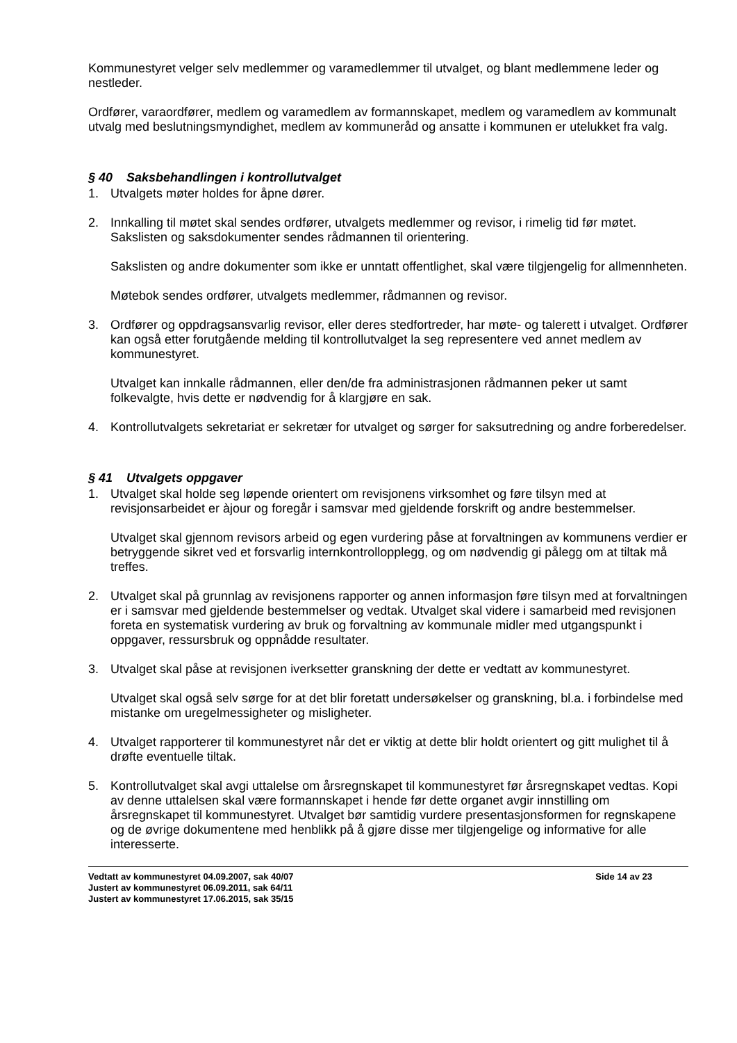Kommunestyret velger selv medlemmer og varamedlemmer til utvalget, og blant medlemmene leder og nestleder.
Ordfører, varaordfører, medlem og varamedlem av formannskapet, medlem og varamedlem av kommunalt utvalg med beslutningsmyndighet, medlem av kommuneråd og ansatte i kommunen er utelukket fra valg.
§ 40 Saksbehandlingen i kontrollutvalget
1. Utvalgets møter holdes for åpne dører.
2. Innkalling til møtet skal sendes ordfører, utvalgets medlemmer og revisor, i rimelig tid før møtet. Sakslisten og saksdokumenter sendes rådmannen til orientering.
Sakslisten og andre dokumenter som ikke er unntatt offentlighet, skal være tilgjengelig for allmennheten.
Møtebok sendes ordfører, utvalgets medlemmer, rådmannen og revisor.
3. Ordfører og oppdragsansvarlig revisor, eller deres stedfortreder, har møte- og talerett i utvalget. Ordfører kan også etter forutgående melding til kontrollutvalget la seg representere ved annet medlem av kommunestyret.
Utvalget kan innkalle rådmannen, eller den/de fra administrasjonen rådmannen peker ut samt folkevalgte, hvis dette er nødvendig for å klargjøre en sak.
4. Kontrollutvalgets sekretariat er sekretær for utvalget og sørger for saksutredning og andre forberedelser.
§ 41 Utvalgets oppgaver
1. Utvalget skal holde seg løpende orientert om revisjonens virksomhet og føre tilsyn med at revisjonsarbeidet er àjour og foregår i samsvar med gjeldende forskrift og andre bestemmelser.
Utvalget skal gjennom revisors arbeid og egen vurdering påse at forvaltningen av kommunens verdier er betryggende sikret ved et forsvarlig internkontrollopplegg, og om nødvendig gi pålegg om at tiltak må treffes.
2. Utvalget skal på grunnlag av revisjonens rapporter og annen informasjon føre tilsyn med at forvaltningen er i samsvar med gjeldende bestemmelser og vedtak. Utvalget skal videre i samarbeid med revisjonen foreta en systematisk vurdering av bruk og forvaltning av kommunale midler med utgangspunkt i oppgaver, ressursbruk og oppnådde resultater.
3. Utvalget skal påse at revisjonen iverksetter granskning der dette er vedtatt av kommunestyret.
Utvalget skal også selv sørge for at det blir foretatt undersøkelser og granskning, bl.a. i forbindelse med mistanke om uregelmessigheter og misligheter.
4. Utvalget rapporterer til kommunestyret når det er viktig at dette blir holdt orientert og gitt mulighet til å drøfte eventuelle tiltak.
5. Kontrollutvalget skal avgi uttalelse om årsregnskapet til kommunestyret før årsregnskapet vedtas. Kopi av denne uttalelsen skal være formannskapet i hende før dette organet avgir innstilling om årsregnskapet til kommunestyret. Utvalget bør samtidig vurdere presentasjonsformen for regnskapene og de øvrige dokumentene med henblikk på å gjøre disse mer tilgjengelige og informative for alle interesserte.
Vedtatt av kommunestyret 04.09.2007, sak 40/07 Side 14 av 23
Justert av kommunestyret 06.09.2011, sak 64/11
Justert av kommunestyret 17.06.2015, sak 35/15